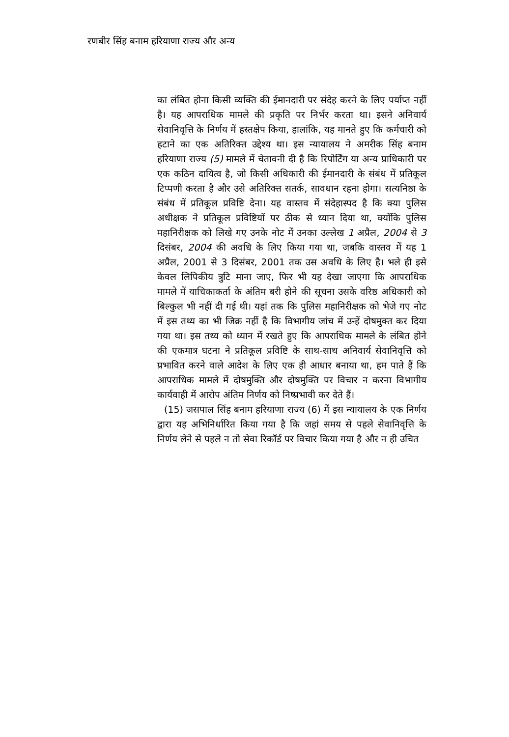रणबीर सिंह बनाम हरियाणा राज्य और अन्य
का लंबित होना किसी व्यक्ति की ईमानदारी पर संदेह करने के लिए पर्याप्त नहीं है। यह आपराधिक मामले की प्रकृति पर निर्भर करता था। इसने अनिवार्य सेवानिवृत्ति के निर्णय में हस्तक्षेप किया, हालांकि, यह मानते हुए कि कर्मचारी को हटाने का एक अतिरिक्त उद्देश्य था। इस न्यायालय ने अमरीक सिंह बनाम हरियाणा राज्य (5) मामले में चेतावनी दी है कि रिपोर्टिंग या अन्य प्राधिकारी पर एक कठिन दायित्व है, जो किसी अधिकारी की ईमानदारी के संबंध में प्रतिकूल टिप्पणी करता है और उसे अतिरिक्त सतर्क, सावधान रहना होगा। सत्यनिष्ठा के संबंध में प्रतिकूल प्रविष्टि देना। यह वास्तव में संदेहास्पद है कि क्या पुलिस अधीक्षक ने प्रतिकूल प्रविष्टियों पर ठीक से ध्यान दिया था, क्योंकि पुलिस महानिरीक्षक को लिखे गए उनके नोट में उनका उल्लेख 1 अप्रैल, 2004 से 3 दिसंबर, 2004 की अवधि के लिए किया गया था, जबकि वास्तव में यह 1 अप्रैल, 2001 से 3 दिसंबर, 2001 तक उस अवधि के लिए है। भले ही इसे केवल लिपिकीय त्रुटि माना जाए, फिर भी यह देखा जाएगा कि आपराधिक मामले में याचिकाकर्ता के अंतिम बरी होने की सूचना उसके वरिष्ठ अधिकारी को बिल्कुल भी नहीं दी गई थी। यहां तक कि पुलिस महानिरीक्षक को भेजे गए नोट में इस तथ्य का भी जिक्र नहीं है कि विभागीय जांच में उन्हें दोषमुक्त कर दिया गया था। इस तथ्य को ध्यान में रखते हुए कि आपराधिक मामले के लंबित होने की एकमात्र घटना ने प्रतिकूल प्रविष्टि के साथ-साथ अनिवार्य सेवानिवृत्ति को प्रभावित करने वाले आदेश के लिए एक ही आधार बनाया था, हम पाते हैं कि आपराधिक मामले में दोषमुक्ति और दोषमुक्ति पर विचार न करना विभागीय कार्यवाही में आरोप अंतिम निर्णय को निष्प्रभावी कर देते हैं।
(15) जसपाल सिंह बनाम हरियाणा राज्य (6) में इस न्यायालय के एक निर्णय द्वारा यह अभिनिर्धारित किया गया है कि जहां समय से पहले सेवानिवृत्ति के निर्णय लेने से पहले न तो सेवा रिकॉर्ड पर विचार किया गया है और न ही उचित